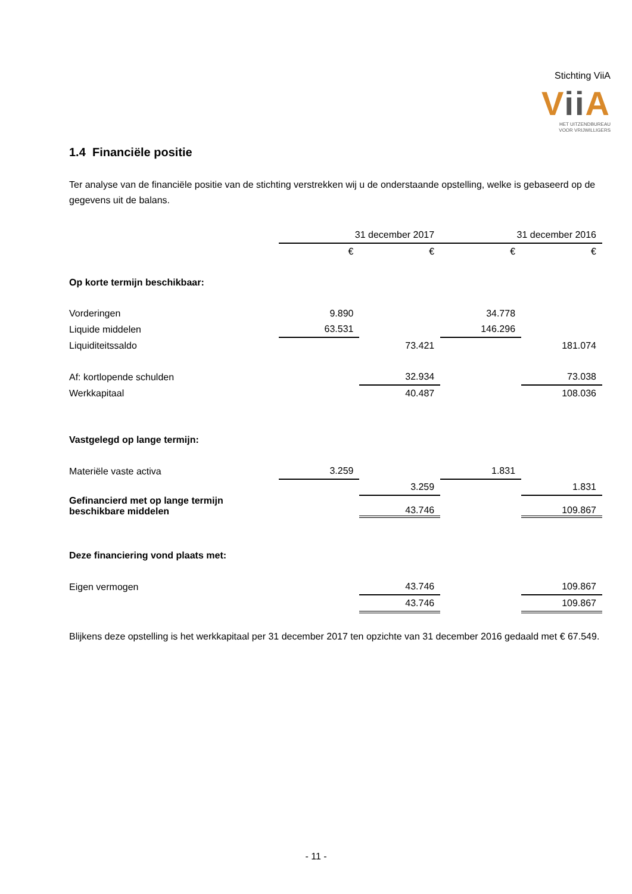Stichting ViiA
Vii A
HET UITZENDBUREAU
VOOR VRIJWILLIGERS
1.4 Financiële positie
Ter analyse van de financiële positie van de stichting verstrekken wij u de onderstaande opstelling, welke is gebaseerd op de gegevens uit de balans.
| | 31 december 2017 | | 31 december 2016 | |
| | € | € | € | € |
| Op korte termijn beschikbaar: | | | | |
| Vorderingen | 9.890 | | 34.778 | |
| Liquide middelen | 63.531 | | 146.296 | |
| Liquiditeitssaldo | | 73.421 | | 181.074 |
| Af: kortlopende schulden | | 32.934 | | 73.038 |
| Werkkapitaal | | 40.487 | | 108.036 |
| Vastgelegd op lange termijn: | | | | |
| Materiële vaste activa | 3.259 | | 1.831 | |
| | | 3.259 | | 1.831 |
| Gefinancierd met op lange termijn beschikbare middelen | | 43.746 | | 109.867 |
| Deze financiering vond plaats met: | | | | |
| Eigen vermogen | | 43.746 | | 109.867 |
| | | 43.746 | | 109.867 |
Blijkens deze opstelling is het werkkapitaal per 31 december 2017 ten opzichte van 31 december 2016 gedaald met € 67.549.
- 11 -